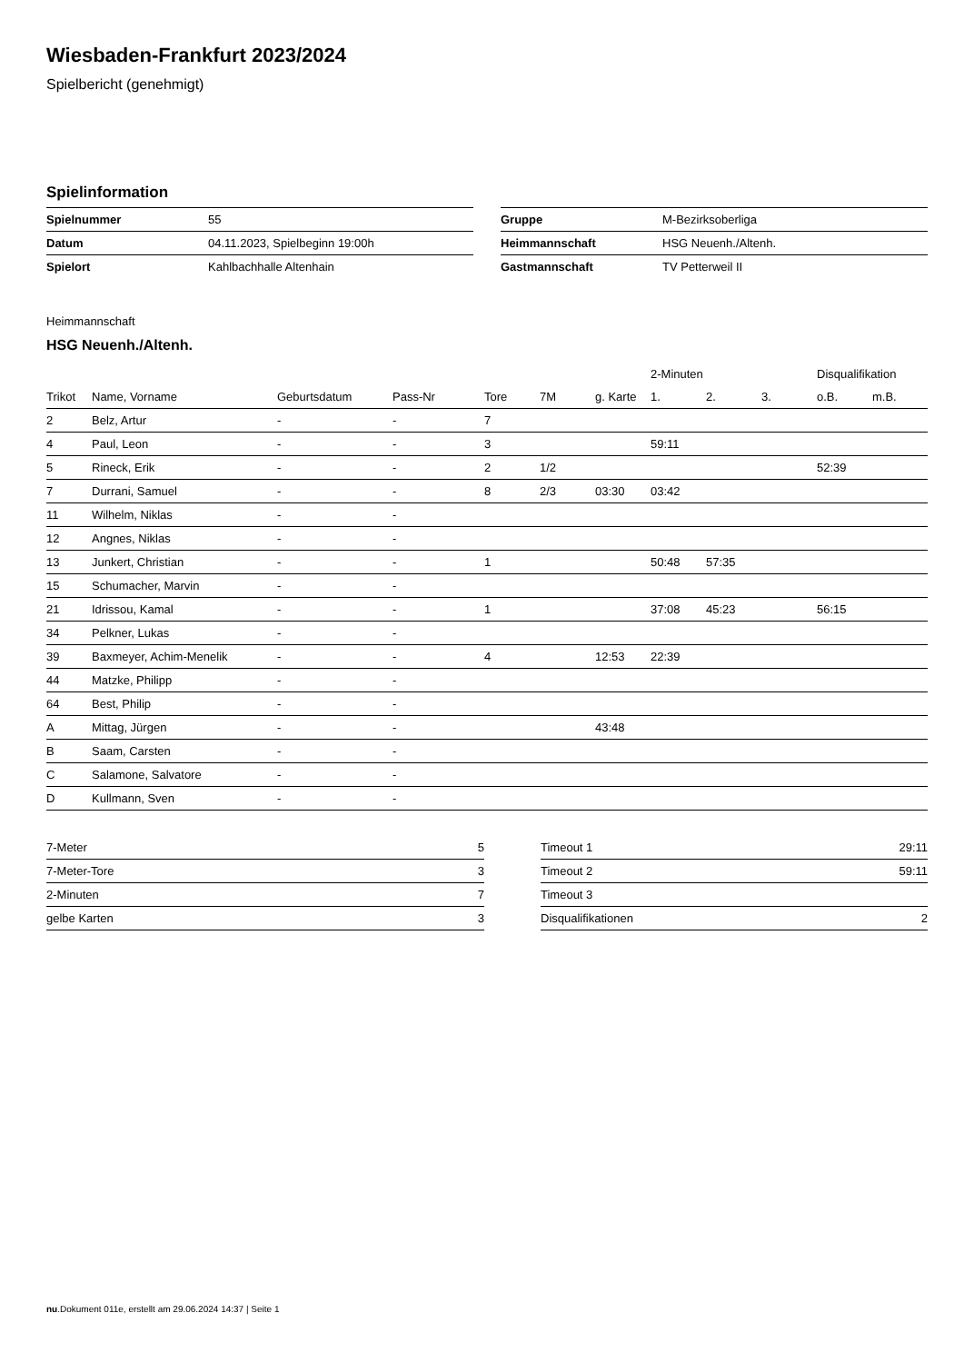Wiesbaden-Frankfurt 2023/2024
Spielbericht (genehmigt)
Spielinformation
| Spielnummer | 55 |
| Datum | 04.11.2023, Spielbeginn 19:00h |
| Spielort | Kahlbachhalle Altenhain |
| Gruppe | M-Bezirksoberliga |
| Heimmannschaft | HSG Neuenh./Altenh. |
| Gastmannschaft | TV Petterweil II |
Heimmannschaft
HSG Neuenh./Altenh.
| | | | | | | | 2-Minuten | | | Disqualifikation | |
| --- | --- | --- | --- | --- | --- | --- | --- | --- | --- | --- | --- |
| Trikot | Name, Vorname | Geburtsdatum | Pass-Nr | Tore | 7M | g. Karte | 1. | 2. | 3. | o.B. | m.B. |
| 2 | Belz, Artur | - | - | 7 | | | | | | | |
| 4 | Paul, Leon | - | - | 3 | | | 59:11 | | | | |
| 5 | Rineck, Erik | - | - | 2 | 1/2 | | | | | 52:39 | |
| 7 | Durrani, Samuel | - | - | 8 | 2/3 | 03:30 | 03:42 | | | | |
| 11 | Wilhelm, Niklas | - | - | | | | | | | | |
| 12 | Angnes, Niklas | - | - | | | | | | | | |
| 13 | Junkert, Christian | - | - | 1 | | | 50:48 | 57:35 | | | |
| 15 | Schumacher, Marvin | - | - | | | | | | | | |
| 21 | Idrissou, Kamal | - | - | 1 | | | 37:08 | 45:23 | | 56:15 | |
| 34 | Pelkner, Lukas | - | - | | | | | | | | |
| 39 | Baxmeyer, Achim-Menelik | - | - | 4 | | 12:53 | 22:39 | | | | |
| 44 | Matzke, Philipp | - | - | | | | | | | | |
| 64 | Best, Philip | - | - | | | | | | | | |
| A | Mittag, Jürgen | - | - | | | 43:48 | | | | | |
| B | Saam, Carsten | - | - | | | | | | | | |
| C | Salamone, Salvatore | - | - | | | | | | | | |
| D | Kullmann, Sven | - | - | | | | | | | | |
| 7-Meter | 5 |
| 7-Meter-Tore | 3 |
| 2-Minuten | 7 |
| gelbe Karten | 3 |
| Timeout 1 | 29:11 |
| Timeout 2 | 59:11 |
| Timeout 3 | |
| Disqualifikationen | 2 |
nu.Dokument 011e, erstellt am 29.06.2024 14:37 | Seite 1